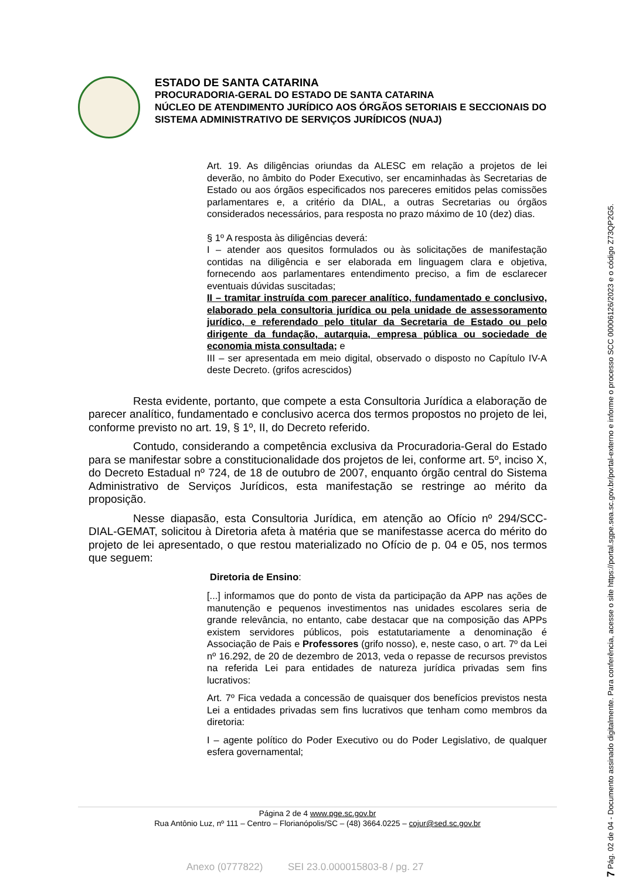ESTADO DE SANTA CATARINA
PROCURADORIA-GERAL DO ESTADO DE SANTA CATARINA
NÚCLEO DE ATENDIMENTO JURÍDICO AOS ÓRGÃOS SETORIAIS E SECCIONAIS DO SISTEMA ADMINISTRATIVO DE SERVIÇOS JURÍDICOS (NUAJ)
Art. 19. As diligências oriundas da ALESC em relação a projetos de lei deverão, no âmbito do Poder Executivo, ser encaminhadas às Secretarias de Estado ou aos órgãos especificados nos pareceres emitidos pelas comissões parlamentares e, a critério da DIAL, a outras Secretarias ou órgãos considerados necessários, para resposta no prazo máximo de 10 (dez) dias.
§ 1º A resposta às diligências deverá:
I – atender aos quesitos formulados ou às solicitações de manifestação contidas na diligência e ser elaborada em linguagem clara e objetiva, fornecendo aos parlamentares entendimento preciso, a fim de esclarecer eventuais dúvidas suscitadas;
II – tramitar instruída com parecer analítico, fundamentado e conclusivo, elaborado pela consultoria jurídica ou pela unidade de assessoramento jurídico, e referendado pelo titular da Secretaria de Estado ou pelo dirigente da fundação, autarquia, empresa pública ou sociedade de economia mista consultada; e
III – ser apresentada em meio digital, observado o disposto no Capítulo IV-A deste Decreto. (grifos acrescidos)
Resta evidente, portanto, que compete a esta Consultoria Jurídica a elaboração de parecer analítico, fundamentado e conclusivo acerca dos termos propostos no projeto de lei, conforme previsto no art. 19, § 1º, II, do Decreto referido.
Contudo, considerando a competência exclusiva da Procuradoria-Geral do Estado para se manifestar sobre a constitucionalidade dos projetos de lei, conforme art. 5º, inciso X, do Decreto Estadual nº 724, de 18 de outubro de 2007, enquanto órgão central do Sistema Administrativo de Serviços Jurídicos, esta manifestação se restringe ao mérito da proposição.
Nesse diapasão, esta Consultoria Jurídica, em atenção ao Ofício nº 294/SCC-DIAL-GEMAT, solicitou à Diretoria afeta à matéria que se manifestasse acerca do mérito do projeto de lei apresentado, o que restou materializado no Ofício de p. 04 e 05, nos termos que seguem:
Diretoria de Ensino:
[...] informamos que do ponto de vista da participação da APP nas ações de manutenção e pequenos investimentos nas unidades escolares seria de grande relevância, no entanto, cabe destacar que na composição das APPs existem servidores públicos, pois estatutariamente a denominação é Associação de Pais e Professores (grifo nosso), e, neste caso, o art. 7º da Lei nº 16.292, de 20 de dezembro de 2013, veda o repasse de recursos previstos na referida Lei para entidades de natureza jurídica privadas sem fins lucrativos:
Art. 7º Fica vedada a concessão de quaisquer dos benefícios previstos nesta Lei a entidades privadas sem fins lucrativos que tenham como membros da diretoria:
I – agente político do Poder Executivo ou do Poder Legislativo, de qualquer esfera governamental;
Página 2 de 4 www.pge.sc.gov.br
Rua Antônio Luz, nº 111 – Centro – Florianópolis/SC – (48) 3664.0225 – cojur@sed.sc.gov.br
Anexo (0777822) SEI 23.0.000015803-8 / pg. 27
7 Pág. 02 de 04 - Documento assinado digitalmente. Para conferência, acesse o site https://portal.sgpe.sea.sc.gov.br/portal-externo e informe o processo SCC 00006126/2023 e o código Z73QP2G5.